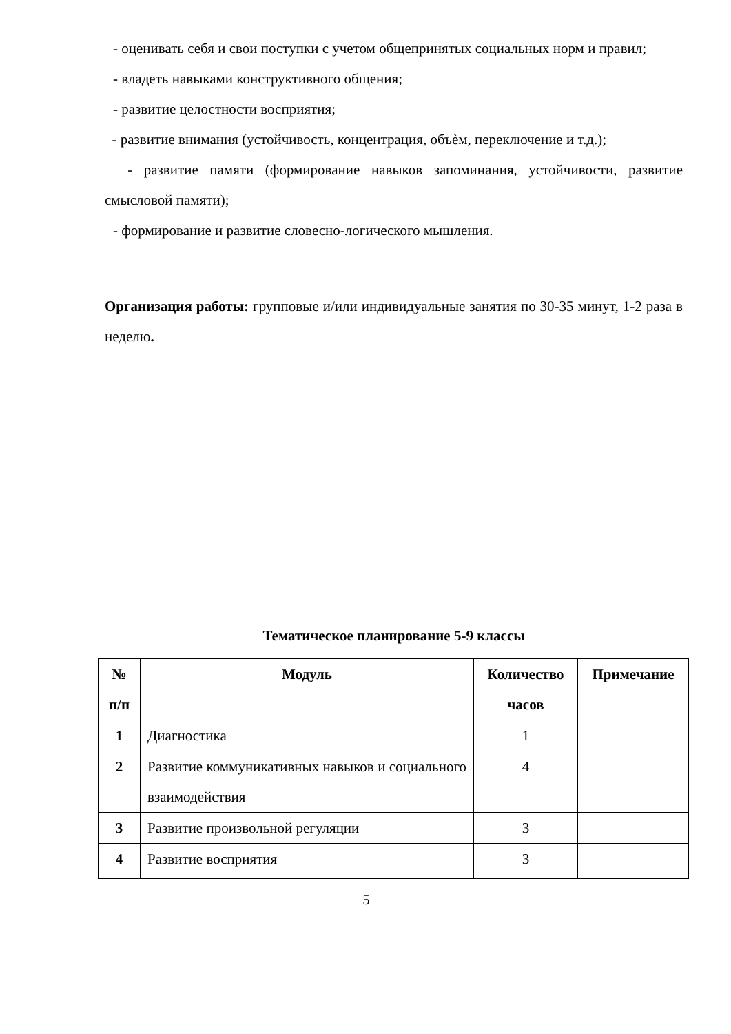- оценивать себя и свои поступки с учетом общепринятых социальных норм и правил;
- владеть навыками конструктивного общения;
- развитие целостности восприятия;
- развитие внимания (устойчивость, концентрация, объѐм, переключение и т.д.);
- развитие памяти (формирование навыков запоминания, устойчивости, развитие смысловой памяти);
- формирование и развитие словесно-логического мышления.
Организация работы: групповые и/или индивидуальные занятия по 30-35 минут, 1-2 раза в неделю.
Тематическое планирование 5-9 классы
| № п/п | Модуль | Количество часов | Примечание |
| --- | --- | --- | --- |
| 1 | Диагностика | 1 | |
| 2 | Развитие коммуникативных навыков и социального взаимодействия | 4 | |
| 3 | Развитие произвольной регуляции | 3 | |
| 4 | Развитие восприятия | 3 | |
5